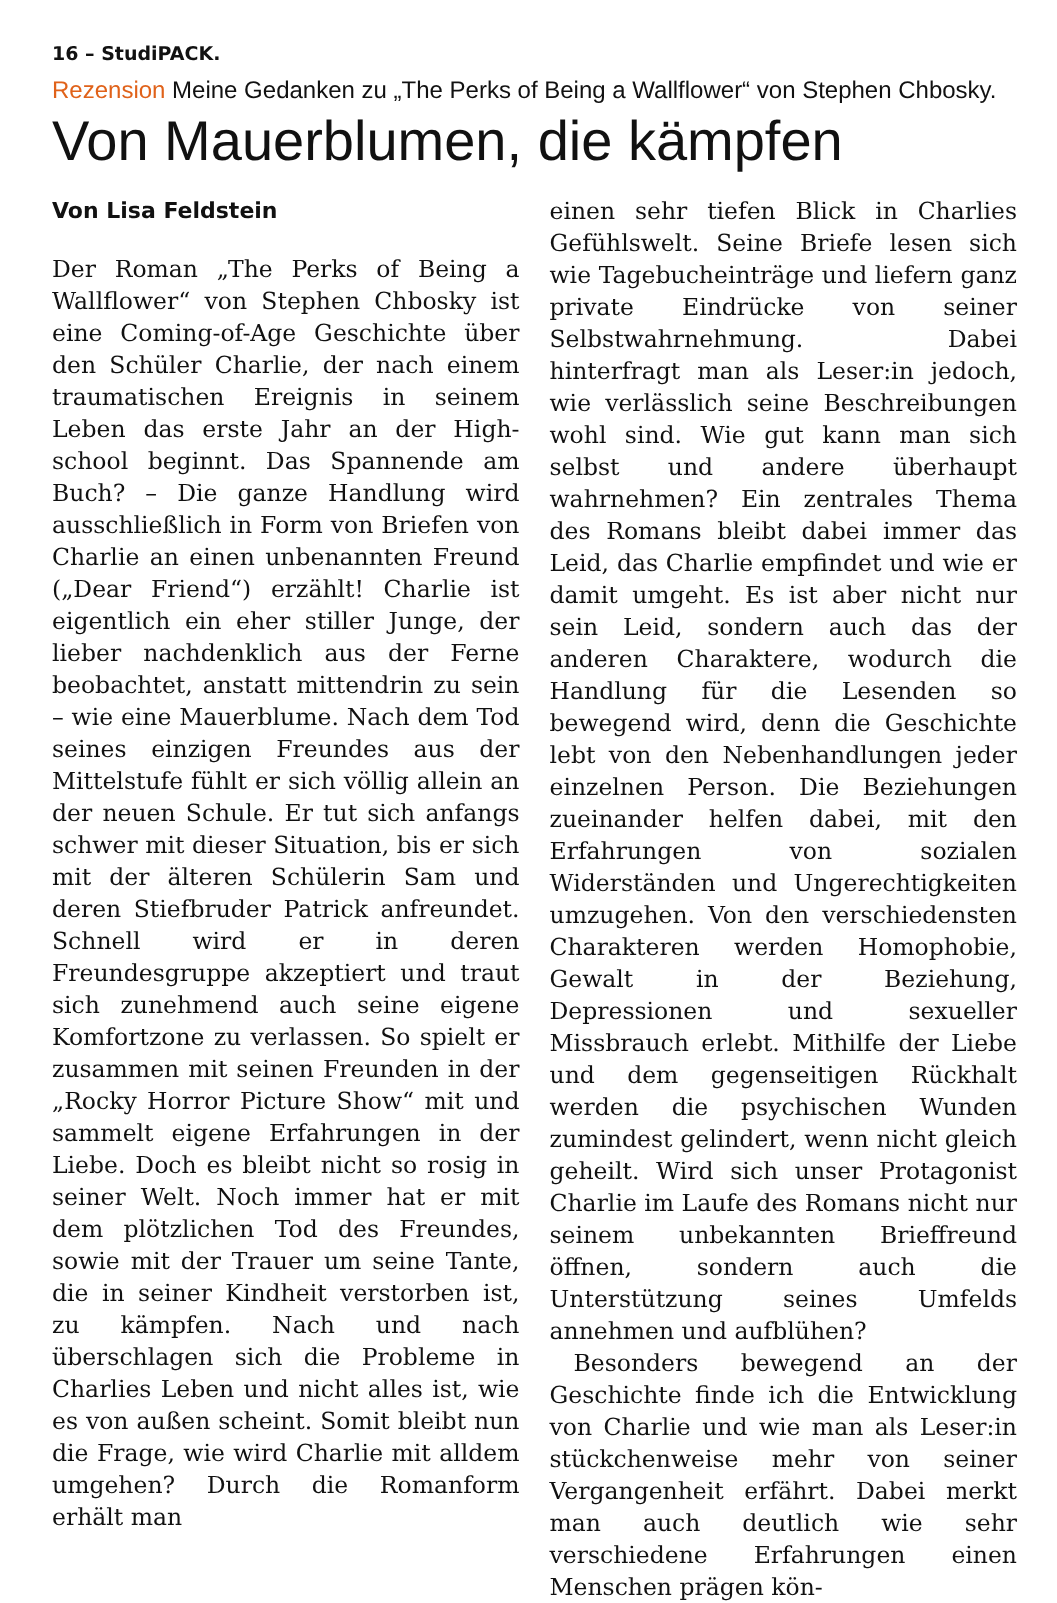16 – StudiPACK.
Rezension Meine Gedanken zu „The Perks of Being a Wallflower“ von Stephen Chbosky.
Von Mauerblumen, die kämpfen
Von Lisa Feldstein
Der Roman „The Perks of Being a Wallflower“ von Stephen Chbosky ist eine Coming-of-Age Geschichte über den Schüler Charlie, der nach einem traumatischen Ereignis in seinem Leben das erste Jahr an der High-school beginnt. Das Spannende am Buch? – Die ganze Handlung wird ausschließlich in Form von Briefen von Charlie an einen unbenannten Freund („Dear Friend“) erzählt! Charlie ist eigentlich ein eher stiller Junge, der lieber nachdenklich aus der Ferne beobachtet, anstatt mittendrin zu sein – wie eine Mauerblume. Nach dem Tod seines einzigen Freundes aus der Mittelstufe fühlt er sich völlig allein an der neuen Schule. Er tut sich anfangs schwer mit dieser Situation, bis er sich mit der älteren Schülerin Sam und deren Stiefbruder Patrick anfreundet. Schnell wird er in deren Freundesgruppe akzeptiert und traut sich zunehmend auch seine eigene Komfortzone zu verlassen. So spielt er zusammen mit seinen Freunden in der „Rocky Horror Picture Show“ mit und sammelt eigene Erfahrungen in der Liebe. Doch es bleibt nicht so rosig in seiner Welt. Noch immer hat er mit dem plötzlichen Tod des Freundes, sowie mit der Trauer um seine Tante, die in seiner Kindheit verstorben ist, zu kämpfen. Nach und nach überschlagen sich die Probleme in Charlies Leben und nicht alles ist, wie es von außen scheint. Somit bleibt nun die Frage, wie wird Charlie mit alldem umgehen? Durch die Romanform erhält man
einen sehr tiefen Blick in Charlies Gefühlswelt. Seine Briefe lesen sich wie Tagebucheinträge und liefern ganz private Eindrücke von seiner Selbstwahrnehmung. Dabei hinterfragt man als Leser:in jedoch, wie verlässlich seine Beschreibungen wohl sind. Wie gut kann man sich selbst und andere überhaupt wahrnehmen? Ein zentrales Thema des Romans bleibt dabei immer das Leid, das Charlie empfindet und wie er damit umgeht. Es ist aber nicht nur sein Leid, sondern auch das der anderen Charaktere, wodurch die Handlung für die Lesenden so bewegend wird, denn die Geschichte lebt von den Nebenhandlungen jeder einzelnen Person. Die Beziehungen zueinander helfen dabei, mit den Erfahrungen von sozialen Widerständen und Ungerechtigkeiten umzugehen. Von den verschiedensten Charakteren werden Homophobie, Gewalt in der Beziehung, Depressionen und sexueller Missbrauch erlebt. Mithilfe der Liebe und dem gegenseitigen Rückhalt werden die psychischen Wunden zumindest gelindert, wenn nicht gleich geheilt. Wird sich unser Protagonist Charlie im Laufe des Romans nicht nur seinem unbekannten Brieffreund öffnen, sondern auch die Unterstützung seines Umfelds annehmen und aufblühen?
Besonders bewegend an der Geschichte finde ich die Entwicklung von Charlie und wie man als Leser:in stückchenweise mehr von seiner Vergangenheit erfährt. Dabei merkt man auch deutlich wie sehr verschiedene Erfahrungen einen Menschen prägen kön-